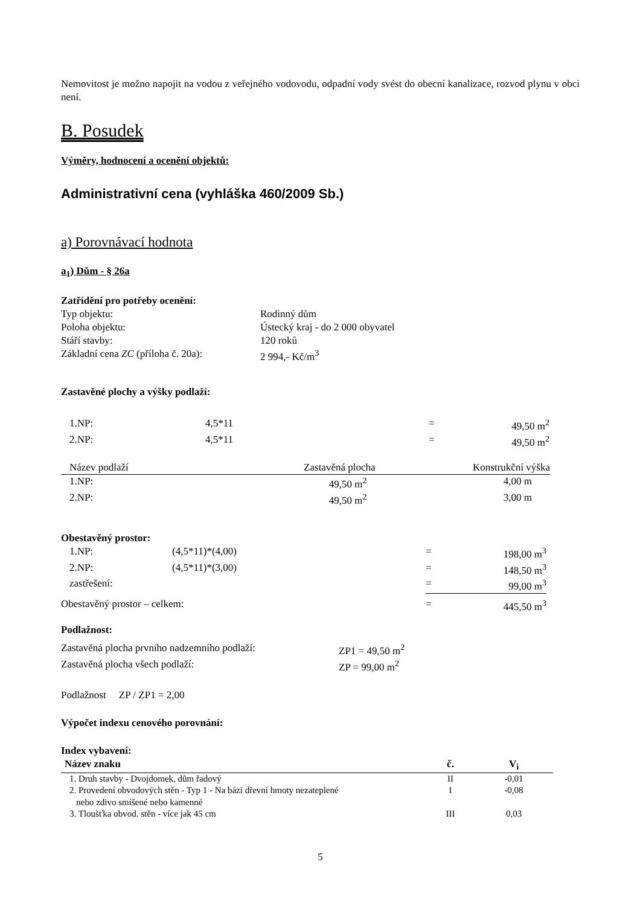Nemovitost je možno napojit na vodou z veřejného vodovodu, odpadní vody svést do obecní kanalizace, rozvod plynu v obci není.
B. Posudek
Výměry, hodnocení a ocenění objektů:
Administrativní cena (vyhláška 460/2009 Sb.)
a) Porovnávací hodnota
a<sub>1</sub>) Dům - § 26a
Zatřídění pro potřeby ocenění:
| Typ objektu: | Rodinný dům |
| Poloha objektu: | Ústecký kraj - do 2 000 obyvatel |
| Stáří stavby: | 120 roků |
| Základní cena ZC (příloha č. 20a): | 2 994,- Kč/m<sup>3</sup> |
Zastavěné plochy a výšky podlaží:
| 1.NP: | 4,5*11 | = | 49,50 m<sup>2</sup> |
| 2.NP: | 4,5*11 | = | 49,50 m<sup>2</sup> |
| Název podlaží | Zastavěná plocha | Konstrukční výška |
| 1.NP: | 49,50 m<sup>2</sup> | 4,00 m |
| 2.NP: | 49,50 m<sup>2</sup> | 3,00 m |
Obestavěný prostor:
| 1.NP: | (4,5*11)*(4,00) | = | 198,00 m<sup>3</sup> |
| 2.NP: | (4,5*11)*(3,00) | = | 148,50 m<sup>3</sup> |
| zastřešení: | | = | 99,00 m<sup>3</sup> |
| Obestavěný prostor – celkem: | | = | 445,50 m<sup>3</sup> |
Podlažnost:
| Zastavěná plocha prvního nadzemního podlaží: | ZP1 = 49,50 m<sup>2</sup> |
| Zastavěná plocha všech podlaží: | ZP = 99,00 m<sup>2</sup> |
Podlažnost ZP / ZP1 = 2,00
Výpočet indexu cenového porovnání:
Index vybavení:
| Název znaku | č. | V<sub>i</sub> |
| --- | --- | --- |
| 1. Druh stavby - Dvojdomek, dům řadový | II | -0,01 |
| 2. Provedení obvodových stěn - Typ 1 - Na bázi dřevní hmoty nezateplené nebo zdivo smíšené nebo kamenné | I | -0,08 |
| 3. Tloušťka obvod. stěn - více jak 45 cm | III | 0,03 |
5